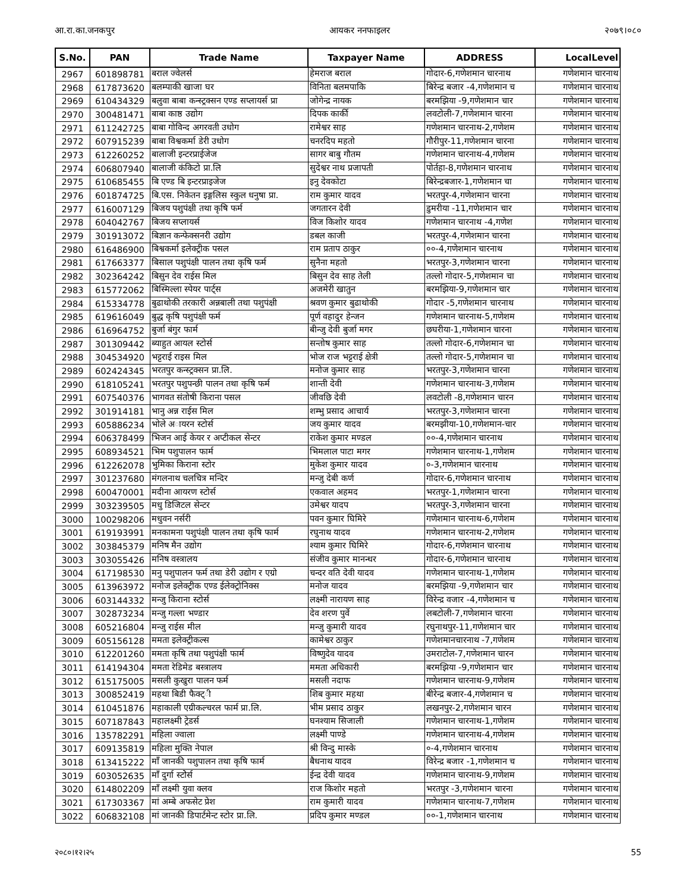आ.रा.का.जनकपुर आयकर ननफाइलर २०७९।०८०
| S.No. | PAN | Trade Name | Taxpayer Name | ADDRESS | LocalLevel |
| --- | --- | --- | --- | --- | --- |
| 2967 | 601898781 | बराल ज्वेलर्स | हेमराज बराल | गोदार-6,गणेशमान चारनाथ | गणेशमान चारनाथ |
| 2968 | 617873620 | बलम्पाकी खाजा घर | विनिता बलमपाकि | बिरेन्द्र बजार -4,गणेशमान च | गणेशमान चारनाथ |
| 2969 | 610434329 | बलुवा बाबा कन्स्ट्रक्सन एण्ड सप्लायर्स प्रा | जोगेन्द्र नायक | बरमझिया -9,गणेशमान चार | गणेशमान चारनाथ |
| 2970 | 300481471 | बाबा काष्ठ उद्योग | दिपक कार्की | लवटोली-7,गणेशमान चारना | गणेशमान चारनाथ |
| 2971 | 611242725 | बाबा गोविन्द अगरवती उधोग | रामेश्वर साह | गणेशमान चारनाथ-2,गणेशम | गणेशमान चारनाथ |
| 2972 | 607915239 | बाबा विश्वकर्मा डेरी उधोग | चनरदिप महतो | गौरीपुर-11,गणेशमान चारना | गणेशमान चारनाथ |
| 2973 | 612260252 | बालाजी इन्टरप्राईजेज | सागर बाबु गौतम | गणेशमान चारनाथ-4,गणेशम | गणेशमान चारनाथ |
| 2974 | 606807940 | बालाजी कंकिटो प्रा.लि | सुदेश्वर नाथ प्रजापती | पोर्तहा-8,गणेशमान चारनाथ | गणेशमान चारनाथ |
| 2975 | 610685455 | बि एण्ड बि इन्टरप्राइजेज | इनु देवकोटा | बिरेन्द्रबजार-1,गणेशमान चा | गणेशमान चारनाथ |
| 2976 | 601874725 | बि.एस. निकेतन इङ्गलिस स्कुल धनुषा प्रा. | राम कुमार यादव | भरतपुर-4,गणेशमान चारना | गणेशमान चारनाथ |
| 2977 | 616007129 | बिजय पशुपंक्षी तथा कृषि फर्म | जगतारन देवी | डुमरीया -11,गणेशमान चार | गणेशमान चारनाथ |
| 2978 | 604042767 | बिजय सप्लायर्स | विज किशोर यादव | गणेशमान चारनाथ -4,गणेश | गणेशमान चारनाथ |
| 2979 | 301913072 | बिज्ञान कन्फेक्सनरी उद्योग | डबल काजी | भरतपुर-4,गणेशमान चारना | गणेशमान चारनाथ |
| 2980 | 616486900 | बिश्वकर्मा इलेक्ट्रीक पसल | राम प्रताप ठाकुर | ००-4,गणेशमान चारनाथ | गणेशमान चारनाथ |
| 2981 | 617663377 | बिसाल पशुपंक्षी पालन तथा कृषि फर्म | सुनैना महतो | भरतपुर-3,गणेशमान चारना | गणेशमान चारनाथ |
| 2982 | 302364242 | बिसुन देव राईस मिल | बिसुन देव साह तेली | तल्लो गोदार-5,गणेशमान चा | गणेशमान चारनाथ |
| 2983 | 615772062 | बिस्मिल्ला स्पेयर पार्ट्स | अजमेरी खातुन | बरमझिया-9,गणेशमान चार | गणेशमान चारनाथ |
| 2984 | 615334778 | बुढाथोकी तरकारी अन्नबाली तथा पशुपंक्षी | श्रवण कुमार बुढाथोकी | गोदार -5,गणेशमान चारनाथ | गणेशमान चारनाथ |
| 2985 | 619616049 | बुद्ध कृषि पशुपंक्षी फर्म | पूर्ण वहादुर हेन्जन | गणेशमान चारनाथ-5,गणेशम | गणेशमान चारनाथ |
| 2986 | 616964752 | बुर्जा बंगुर फार्म | बीन्जु देवी बुर्जा मगर | छघरीया-1,गणेशमान चारना | गणेशमान चारनाथ |
| 2987 | 301309442 | ब्याहुत आयल स्टोर्स | सन्तोष कुमार साह | तल्लो गोदार-6,गणेशमान चा | गणेशमान चारनाथ |
| 2988 | 304534920 | भट्टराई राइस मिल | भोज राज भट्टराई क्षेत्री | तल्लो गोदार-5,गणेशमान चा | गणेशमान चारनाथ |
| 2989 | 602424345 | भरतपुर कन्स्ट्रक्सन प्रा.लि. | मनोज कुमार साह | भरतपुर-3,गणेशमान चारना | गणेशमान चारनाथ |
| 2990 | 618105241 | भरतपुर पशुपन्छी पालन तथा कृषि फर्म | शान्ती देवी | गणेशमान चारनाथ-3,गणेशम | गणेशमान चारनाथ |
| 2991 | 607540376 | भागवत संतोषी किराना पसल | जीवछि देवी | लवटोली -8,गणेशमान चारन | गणेशमान चारनाथ |
| 2992 | 301914181 | भानु अन्न राईस मिल | शम्भु प्रसाद आचार्य | भरतपुर-3,गणेशमान चारना | गणेशमान चारनाथ |
| 2993 | 605886234 | भाेले अायरन स्टोर्स | जय कुमार यादव | बरमझीया-10,गणेशमान-चार | गणेशमान चारनाथ |
| 2994 | 606378499 | भिजन आई केयर र अप्टीकल सेन्टर | राकेश कुमार मण्डल | ००-4,गणेशमान चारनाथ | गणेशमान चारनाथ |
| 2995 | 608934521 | भिम पशुपालन फार्म | भिमलाल पाटा मगर | गणेशमान चारनाथ-1,गणेशम | गणेशमान चारनाथ |
| 2996 | 612262078 | भुमिका किराना स्टोर | मुकेश कुमार यादव | ०-3,गणेशमान चारनाथ | गणेशमान चारनाथ |
| 2997 | 301237680 | मंगलनाथ चलचित्र मन्दिर | मन्जु देबी कर्ण | गोदार-6,गणेशमान चारनाथ | गणेशमान चारनाथ |
| 2998 | 600470001 | मदीना आयरण स्टोर्स | एकवाल अहमद | भरतपुर-1,गणेशमान चारना | गणेशमान चारनाथ |
| 2999 | 303239505 | मधु डिजिटल सेन्टर | उमेश्वर यादप | भरतपुर-3,गणेशमान चारना | गणेशमान चारनाथ |
| 3000 | 100298206 | मधुवन नर्सरी | पवन कुमार घिमिरे | गणेशमान चारनाथ-6,गणेशम | गणेशमान चारनाथ |
| 3001 | 619193991 | मनकामना पशुपंक्षी पालन तथा कृषि फार्म | रघुनाथ यादव | गणेशमान चारनाथ-2,गणेशम | गणेशमान चारनाथ |
| 3002 | 303845379 | मनिष मैन उद्योग | श्याम कुमार घिमिरे | गोदार-6,गणेशमान चारनाथ | गणेशमान चारनाथ |
| 3003 | 303055426 | मनिष वस्त्रालय | संजीव कुमार मानन्धर | गोदार-6,गणेशमान चारनाथ | गणेशमान चारनाथ |
| 3004 | 617198530 | मनु पशुपालन फर्म तथा डेरी उद्योग र एग्रो | चन्दर वति देवी यादव | गणेशमान चारनाथ-1,गणेशम | गणेशमान चारनाथ |
| 3005 | 613963972 | मनोज इलेक्ट्रीक एण्ड ईलेक्ट्रोनिक्स | मनोज यादव | बरमझिया -9,गणेशमान चार | गणेशमान चारनाथ |
| 3006 | 603144332 | मन्जु किराना स्टोर्स | लक्ष्मी नारायण साह | विरेन्द्र वजार -4,गणेशमान च | गणेशमान चारनाथ |
| 3007 | 302873234 | मन्जु गल्ला भण्डार | देव शरण पुर्वे | लबटोली-7,गणेशमान चारना | गणेशमान चारनाथ |
| 3008 | 605216804 | मन्जु राईस मील | मन्जु कुमारी यादव | रघुनाथपुर-11,गणेशमान चार | गणेशमान चारनाथ |
| 3009 | 605156128 | ममता इलेक्ट्रीकल्स | कामेश्वर ठाकुर | गणेशमानचारनाथ -7,गणेशम | गणेशमान चारनाथ |
| 3010 | 612201260 | ममता कृषि तथा पशुपंक्षी फार्म | विष्णुदेव यादव | उमराटोल-7,गणेशमान चारन | गणेशमान चारनाथ |
| 3011 | 614194304 | ममता रेडिमेड बस्त्रालय | ममता अधिकारी | बरमझिया -9,गणेशमान चार | गणेशमान चारनाथ |
| 3012 | 615175005 | मसली कुखुरा पालन फर्म | मसली नदाफ | गणेशमान चारनाथ-9,गणेशम | गणेशमान चारनाथ |
| 3013 | 300852419 | महथा बिडी फैक्ट्ी | शिब कुमार महथा | बीरेन्द्र बजार-4,गणेशमान च | गणेशमान चारनाथ |
| 3014 | 610451876 | महाकाली एग्रीकल्चरल फार्म प्रा.लि. | भीम प्रसाद ठाकुर | लखनपुर-2,गणेशमान चारन | गणेशमान चारनाथ |
| 3015 | 607187843 | महालक्ष्मी ट्रेडर्स | घनश्याम सिजाली | गणेशमान चारनाथ-1,गणेशम | गणेशमान चारनाथ |
| 3016 | 135782291 | महिला ज्वाला | लक्ष्मी पाण्डे | गणेशमान चारनाथ-4,गणेशम | गणेशमान चारनाथ |
| 3017 | 609135819 | महिला मुक्ति नेपाल | श्री विन्दु मास्के | ०-4,गणेशमान चारनाथ | गणेशमान चारनाथ |
| 3018 | 613415222 | माँ जानकी पशुपालन तथा कृषि फार्म | बैधनाथ यादव | विरेन्द्र बजार -1,गणेशमान च | गणेशमान चारनाथ |
| 3019 | 603052635 | माँ दुर्गा स्टोेर्स | ईन्द्र देवी यादव | गणेशमान चारनाथ-9,गणेशम | गणेशमान चारनाथ |
| 3020 | 614802209 | माँ लक्ष्मी युवा क्लव | राज किशोर महतो | भरतपुर -3,गणेशमान चारना | गणेशमान चारनाथ |
| 3021 | 617303367 | मां अम्बे अफसेट प्रेश | राम कुमारी यादव | गणेशमान चारनाथ-7,गणेशम | गणेशमान चारनाथ |
| 3022 | 606832108 | मां जानकी डिपार्टमेन्ट स्टोर प्रा.लि. | प्रदिप कुमार मण्डल | ००-1,गणेशमान चारनाथ | गणेशमान चारनाथ |
२०८०।१२।२५ 55